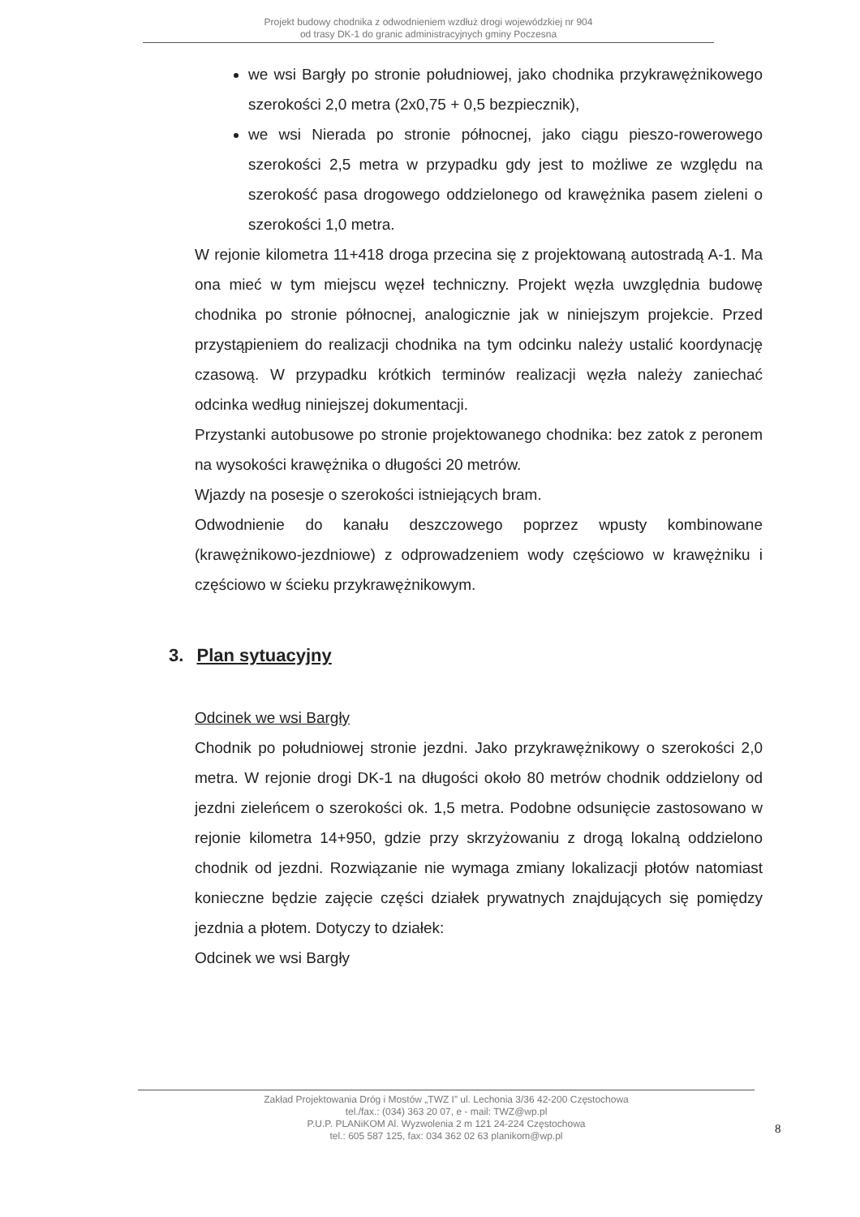Projekt budowy chodnika z odwodnieniem wzdłuż drogi wojewódzkiej nr 904
od trasy DK-1 do granic administracyjnych gminy Poczesna
we wsi Bargły po stronie południowej, jako chodnika przykrawężnikowego szerokości 2,0 metra (2x0,75 + 0,5 bezpiecznik),
we wsi Nierada po stronie północnej, jako ciągu pieszo-rowerowego szerokości 2,5 metra w przypadku gdy jest to możliwe ze względu na szerokość pasa drogowego oddzielonego od krawężnika pasem zieleni o szerokości 1,0 metra.
W rejonie kilometra 11+418 droga przecina się z projektowaną autostradą A-1. Ma ona mieć w tym miejscu węzeł techniczny. Projekt węzła uwzględnia budowę chodnika po stronie północnej, analogicznie jak w niniejszym projekcie. Przed przystąpieniem do realizacji chodnika na tym odcinku należy ustalić koordynację czasową. W przypadku krótkich terminów realizacji węzła należy zaniechać odcinka według niniejszej dokumentacji.
Przystanki autobusowe po stronie projektowanego chodnika: bez zatok z peronem na wysokości krawężnika o długości 20 metrów.
Wjazdy na posesje o szerokości istniejących bram.
Odwodnienie do kanału deszczowego poprzez wpusty kombinowane (krawężnikowo-jezdniowe) z odprowadzeniem wody częściowo w krawężniku i częściowo w ścieku przykrawężnikowym.
3. Plan sytuacyjny
Odcinek we wsi Bargły
Chodnik po południowej stronie jezdni. Jako przykrawężnikowy o szerokości 2,0 metra. W rejonie drogi DK-1 na długości około 80 metrów chodnik oddzielony od jezdni zieleńcem o szerokości ok. 1,5 metra. Podobne odsunięcie zastosowano w rejonie kilometra 14+950, gdzie przy skrzyżowaniu z drogą lokalną oddzielono chodnik od jezdni. Rozwiązanie nie wymaga zmiany lokalizacji płotów natomiast konieczne będzie zajęcie części działek prywatnych znajdujących się pomiędzy jezdnia a płotem. Dotyczy to działek:
Odcinek we wsi Bargły
Zakład Projektowania Dróg i Mostów „TWZ I” ul. Lechonia 3/36 42-200 Częstochowa
tel./fax.: (034) 363 20 07, e - mail: TWZ@wp.pl
P.U.P. PLANiKOM Al. Wyzwolenia 2 m 121 24-224 Częstochowa
tel.: 605 587 125, fax: 034 362 02 63 planikom@wp.pl
8